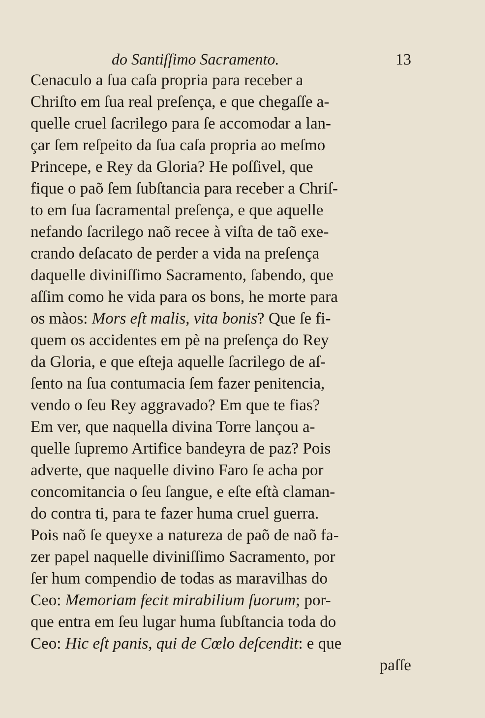do Santiſſimo Sacramento. 13
Cenaculo a ſua caſa propria para receber a
Chriſto em ſua real preſença, e que chegaſſe a-
quelle cruel ſacrilego para ſe accomodar a lan-
çar ſem reſpeito da ſua caſa propria ao meſmo
Princepe, e Rey da Gloria? He poſſivel, que
fique o paõ ſem ſubſtancia para receber a Chriſ-
to em ſua ſacramental preſença, e que aquelle
nefando ſacrilego naõ recee à viſta de taõ exe-
crando deſacato de perder a vida na preſença
daquelle diviniſſimo Sacramento, ſabendo, que
aſſim como he vida para os bons, he morte para
os màos: Mors eſt malis, vita bonis? Que ſe fi-
quem os accidentes em pè na preſença do Rey
da Gloria, e que eſteja aquelle ſacrilego de aſ-
ſento na ſua contumacia ſem fazer penitencia,
vendo o ſeu Rey aggravado? Em que te fias?
Em ver, que naquella divina Torre lançou a-
quelle ſupremo Artifice bandeyra de paz? Pois
adverte, que naquelle divino Faro ſe acha por
concomitancia o ſeu ſangue, e eſte eſtà claman-
do contra ti, para te fazer huma cruel guerra.
Pois naõ ſe queyxe a natureza de paõ de naõ fa-
zer papel naquelle diviniſſimo Sacramento, por
ſer hum compendio de todas as maravilhas do
Ceo: Memoriam fecit mirabilium ſuorum; por-
que entra em ſeu lugar huma ſubſtancia toda do
Ceo: Hic eſt panis, qui de Cœlo deſcendit: e que
paſſe